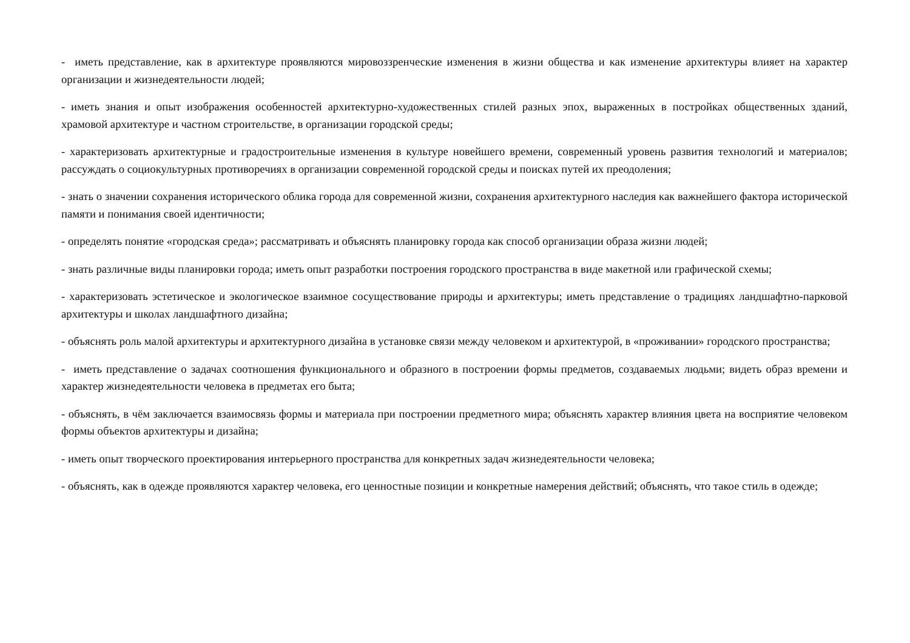- иметь представление, как в архитектуре проявляются мировоззренческие изменения в жизни общества и как изменение архитектуры влияет на характер организации и жизнедеятельности людей;
- иметь знания и опыт изображения особенностей архитектурно-художественных стилей разных эпох, выраженных в постройках общественных зданий, храмовой архитектуре и частном строительстве, в организации городской среды;
- характеризовать архитектурные и градостроительные изменения в культуре новейшего времени, современный уровень развития технологий и материалов; рассуждать о социокультурных противоречиях в организации современной городской среды и поисках путей их преодоления;
- знать о значении сохранения исторического облика города для современной жизни, сохранения архитектурного наследия как важнейшего фактора исторической памяти и понимания своей идентичности;
- определять понятие «городская среда»; рассматривать и объяснять планировку города как способ организации образа жизни людей;
- знать различные виды планировки города; иметь опыт разработки построения городского пространства в виде макетной или графической схемы;
- характеризовать эстетическое и экологическое взаимное сосуществование природы и архитектуры; иметь представление о традициях ландшафтно-парковой архитектуры и школах ландшафтного дизайна;
- объяснять роль малой архитектуры и архитектурного дизайна в установке связи между человеком и архитектурой, в «проживании» городского пространства;
- иметь представление о задачах соотношения функционального и образного в построении формы предметов, создаваемых людьми; видеть образ времени и характер жизнедеятельности человека в предметах его быта;
- объяснять, в чём заключается взаимосвязь формы и материала при построении предметного мира; объяснять характер влияния цвета на восприятие человеком формы объектов архитектуры и дизайна;
- иметь опыт творческого проектирования интерьерного пространства для конкретных задач жизнедеятельности человека;
- объяснять, как в одежде проявляются характер человека, его ценностные позиции и конкретные намерения действий; объяснять, что такое стиль в одежде;